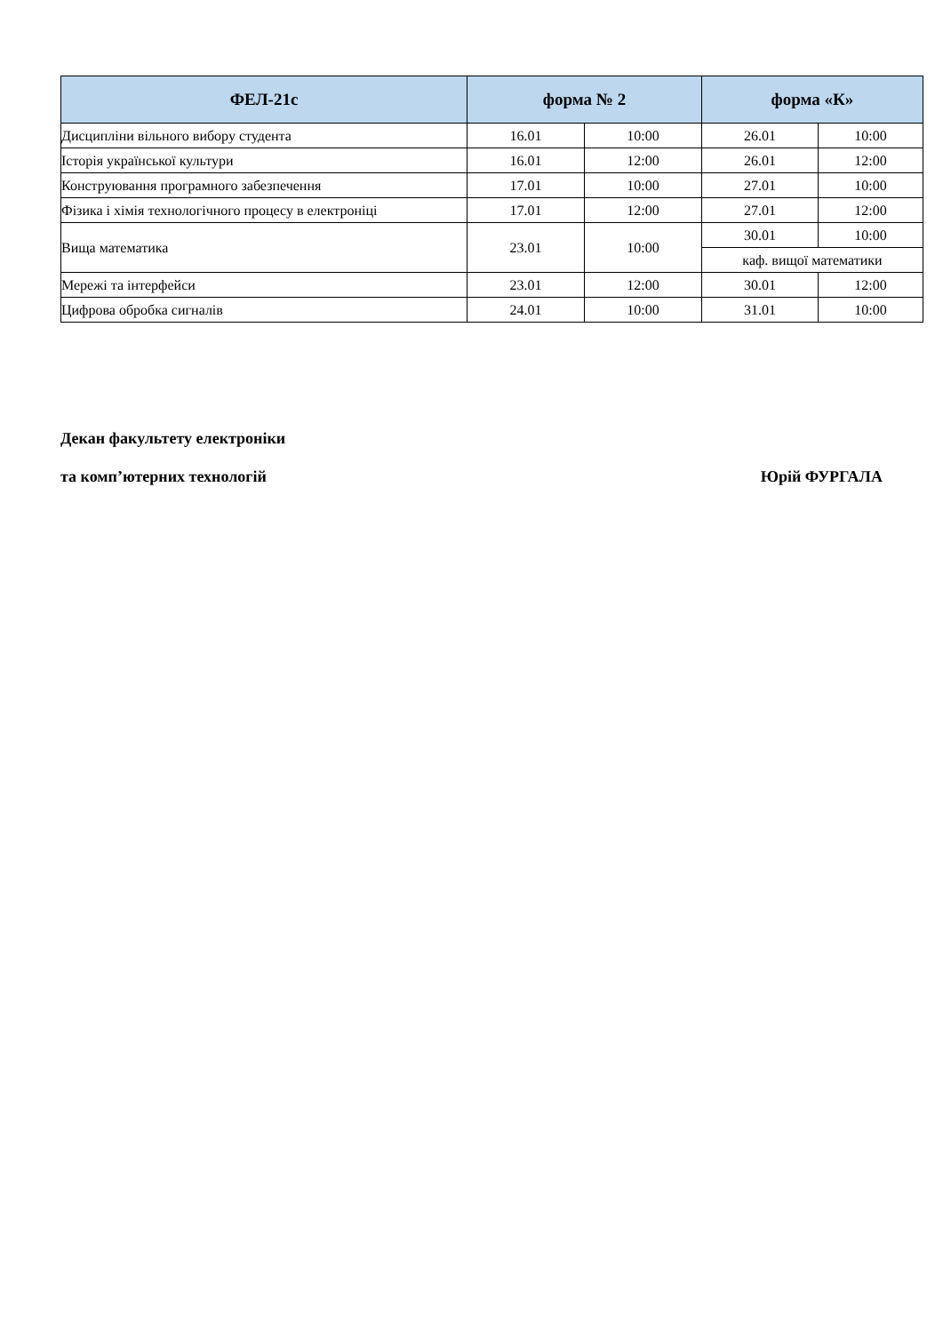| ФЕЛ-21с | форма № 2 | | форма «К» | |
| --- | --- | --- | --- | --- |
| Дисципліни вільного вибору студента | 16.01 | 10:00 | 26.01 | 10:00 |
| Історія української культури | 16.01 | 12:00 | 26.01 | 12:00 |
| Конструювання програмного забезпечення | 17.01 | 10:00 | 27.01 | 10:00 |
| Фізика і хімія технологічного процесу в електроніці | 17.01 | 12:00 | 27.01 | 12:00 |
| Вища математика | 23.01 | 10:00 | 30.01 | 10:00 |
| | | | каф. вищої математики | |
| Мережі та інтерфейси | 23.01 | 12:00 | 30.01 | 12:00 |
| Цифрова обробка сигналів | 24.01 | 10:00 | 31.01 | 10:00 |
Декан факультету електроніки
та комп’ютерних технологій Юрій ФУРГАЛА